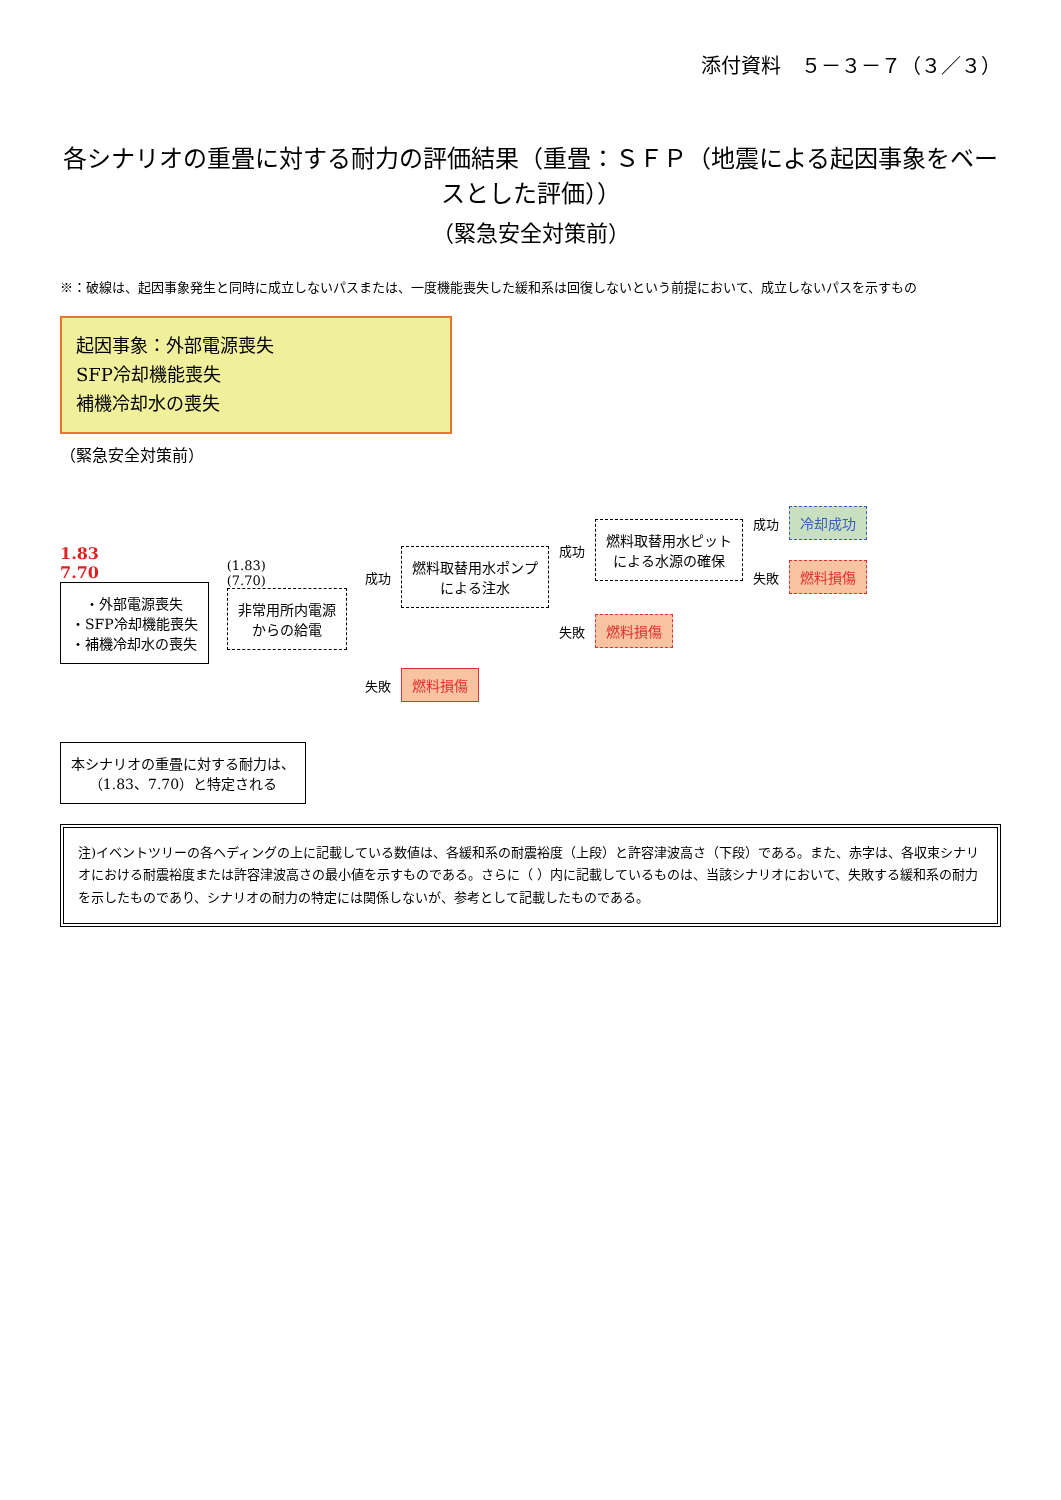添付資料　５－３－７（３／３）
各シナリオの重畳に対する耐力の評価結果（重畳：ＳＦＰ（地震による起因事象をベースとした評価））
（緊急安全対策前）
※：破線は、起因事象発生と同時に成立しないパスまたは、一度機能喪失した緩和系は回復しないという前提において、成立しないパスを示すもの
起因事象：外部電源喪失
SFP冷却機能喪失
補機冷却水の喪失
（緊急安全対策前）
1.83
7.70
・外部電源喪失
・SFP冷却機能喪失
・補機冷却水の喪失
(1.83)
(7.70)
非常用所内電源
からの給電
成功
燃料取替用水ポンプ
による注水
成功
燃料取替用水ピット
による水源の確保
成功 冷却成功
失敗 燃料損傷
失敗 燃料損傷
失敗 燃料損傷
本シナリオの重畳に対する耐力は、
（1.83、7.70）と特定される
注)イベントツリーの各ヘディングの上に記載している数値は、各緩和系の耐震裕度（上段）と許容津波高さ（下段）である。また、赤字は、各収束シナリオにおける耐震裕度または許容津波高さの最小値を示すものである。さらに（ ）内に記載しているものは、当該シナリオにおいて、失敗する緩和系の耐力を示したものであり、シナリオの耐力の特定には関係しないが、参考として記載したものである。